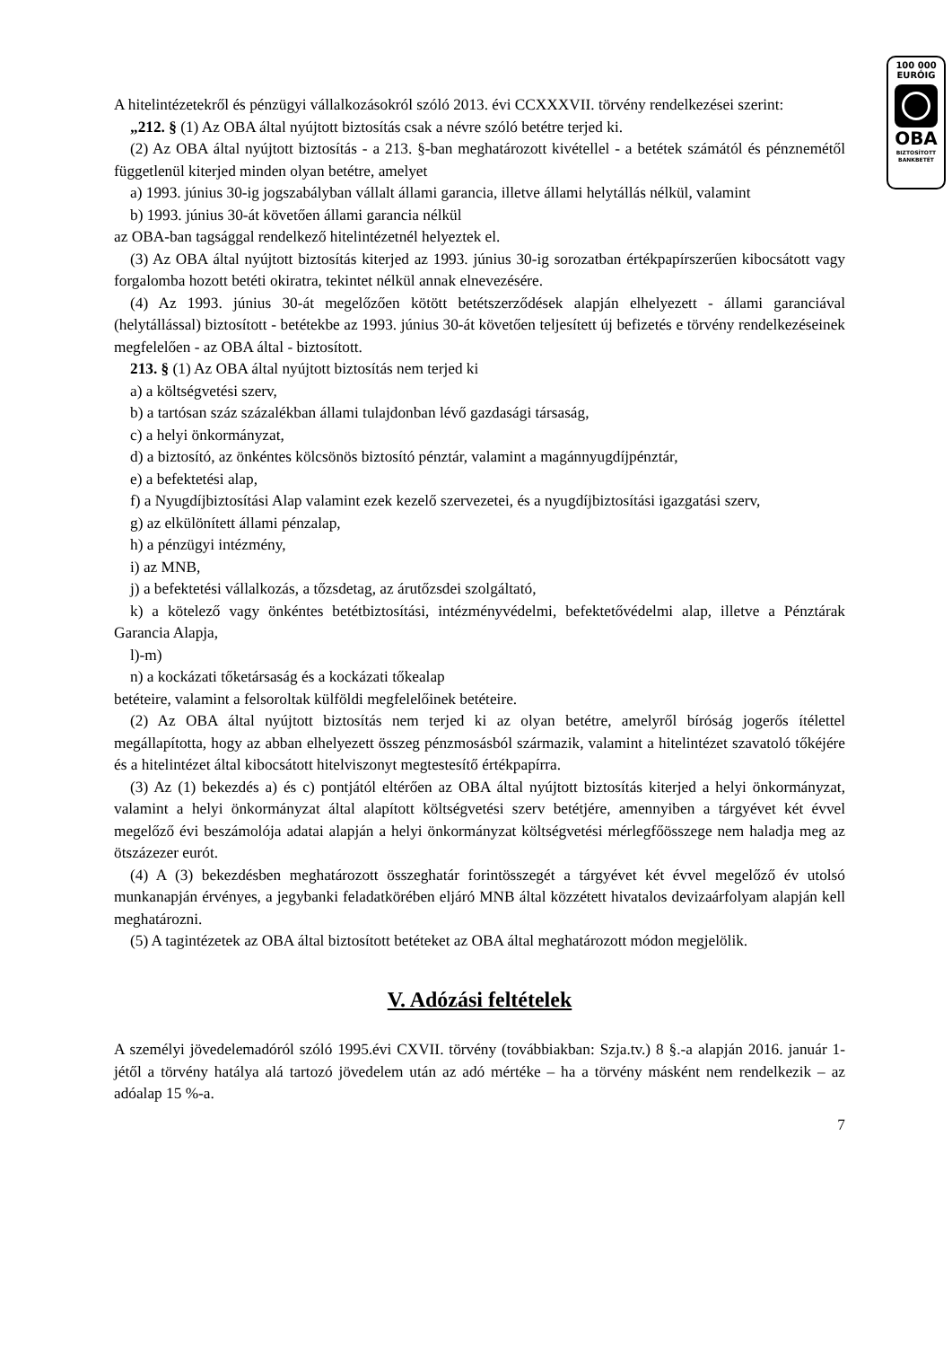100 000
EURÓIG
OBA
BIZTOSÍTOTT
BANKBETÉT
A hitelintézetekről és pénzügyi vállalkozásokról szóló 2013. évi CCXXXVII. törvény rendelkezései szerint:
„212. § (1) Az OBA által nyújtott biztosítás csak a névre szóló betétre terjed ki.
(2) Az OBA által nyújtott biztosítás - a 213. §-ban meghatározott kivétellel - a betétek számától és pénznemétől függetlenül kiterjed minden olyan betétre, amelyet
a) 1993. június 30-ig jogszabályban vállalt állami garancia, illetve állami helytállás nélkül, valamint
b) 1993. június 30-át követően állami garancia nélkül
az OBA-ban tagsággal rendelkező hitelintézetnél helyeztek el.
(3) Az OBA által nyújtott biztosítás kiterjed az 1993. június 30-ig sorozatban értékpapírszerűen kibocsátott vagy forgalomba hozott betéti okiratra, tekintet nélkül annak elnevezésére.
(4) Az 1993. június 30-át megelőzően kötött betétszerződések alapján elhelyezett - állami garanciával (helytállással) biztosított - betétekbe az 1993. június 30-át követően teljesített új befizetés e törvény rendelkezéseinek megfelelően - az OBA által - biztosított.
213. § (1) Az OBA által nyújtott biztosítás nem terjed ki
a) a költségvetési szerv,
b) a tartósan száz százalékban állami tulajdonban lévő gazdasági társaság,
c) a helyi önkormányzat,
d) a biztosító, az önkéntes kölcsönös biztosító pénztár, valamint a magánnyugdíjpénztár,
e) a befektetési alap,
f) a Nyugdíjbiztosítási Alap valamint ezek kezelő szervezetei, és a nyugdíjbiztosítási igazgatási szerv,
g) az elkülönített állami pénzalap,
h) a pénzügyi intézmény,
i) az MNB,
j) a befektetési vállalkozás, a tőzsdetag, az árutőzsdei szolgáltató,
k) a kötelező vagy önkéntes betétbiztosítási, intézményvédelmi, befektetővédelmi alap, illetve a Pénztárak Garancia Alapja,
l)-m)
n) a kockázati tőketársaság és a kockázati tőkealap
betéteire, valamint a felsoroltak külföldi megfelelőinek betéteire.
(2) Az OBA által nyújtott biztosítás nem terjed ki az olyan betétre, amelyről bíróság jogerős ítélettel megállapította, hogy az abban elhelyezett összeg pénzmosásból származik, valamint a hitelintézet szavatoló tőkéjére és a hitelintézet által kibocsátott hitelviszonyt megtestesítő értékpapírra.
(3) Az (1) bekezdés a) és c) pontjától eltérően az OBA által nyújtott biztosítás kiterjed a helyi önkormányzat, valamint a helyi önkormányzat által alapított költségvetési szerv betétjére, amennyiben a tárgyévet két évvel megelőző évi beszámolója adatai alapján a helyi önkormányzat költségvetési mérlegfőösszege nem haladja meg az ötszázezer eurót.
(4) A (3) bekezdésben meghatározott összeghatár forintösszegét a tárgyévet két évvel megelőző év utolsó munkanapján érvényes, a jegybanki feladatkörében eljáró MNB által közzétett hivatalos devizaárfolyam alapján kell meghatározni.
(5) A tagintézetek az OBA által biztosított betéteket az OBA által meghatározott módon megjelölik.
V. Adózási feltételek
A személyi jövedelemadóról szóló 1995.évi CXVII. törvény (továbbiakban: Szja.tv.) 8 §.-a alapján 2016. január 1-jétől a törvény hatálya alá tartozó jövedelem után az adó mértéke – ha a törvény másként nem rendelkezik – az adóalap 15 %-a.
7